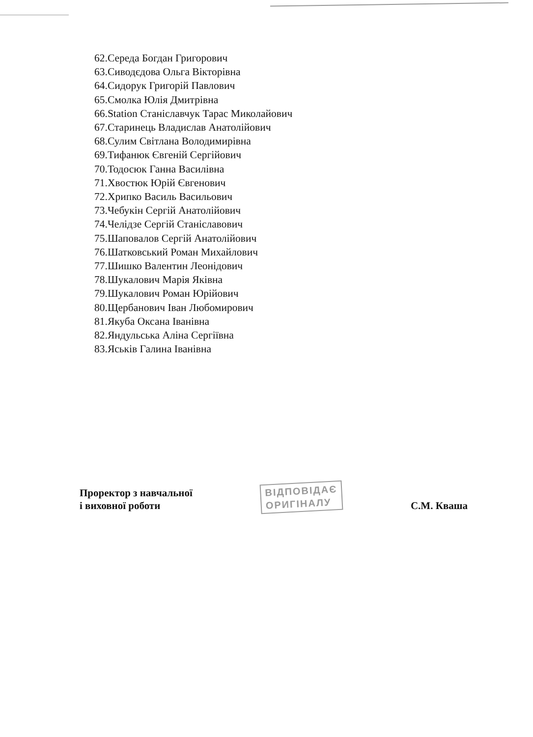62.Середа Богдан Григорович
63.Сиводєдова Ольга Вікторівна
64.Сидорук Григорій Павлович
65.Смолка Юлія Дмитрівна
66.Station Станіславчук Тарас Миколайович
67.Старинець Владислав Анатолійович
68.Сулим Світлана Володимирівна
69.Тифанюк Євгеній Сергійович
70.Тодосюк Ганна Василівна
71.Хвостюк Юрій Євгенович
72.Хрипко Василь Васильович
73.Чебукін Сергій Анатолійович
74.Челідзе Сергій Станіславович
75.Шаповалов Сергій Анатолійович
76.Шатковський Роман Михайлович
77.Шишко Валентин Леонідович
78.Шукалович Марія Яківна
79.Шукалович Роман Юрійович
80.Щербанович Іван Любомирович
81.Якуба Оксана Іванівна
82.Яндульська Аліна Сергіївна
83.Яськів Галина Іванівна
Проректор з навчальної
і виховної роботи
ВІДПОВІДАЄ
ОРИГІНАЛУ
С.М. Кваша